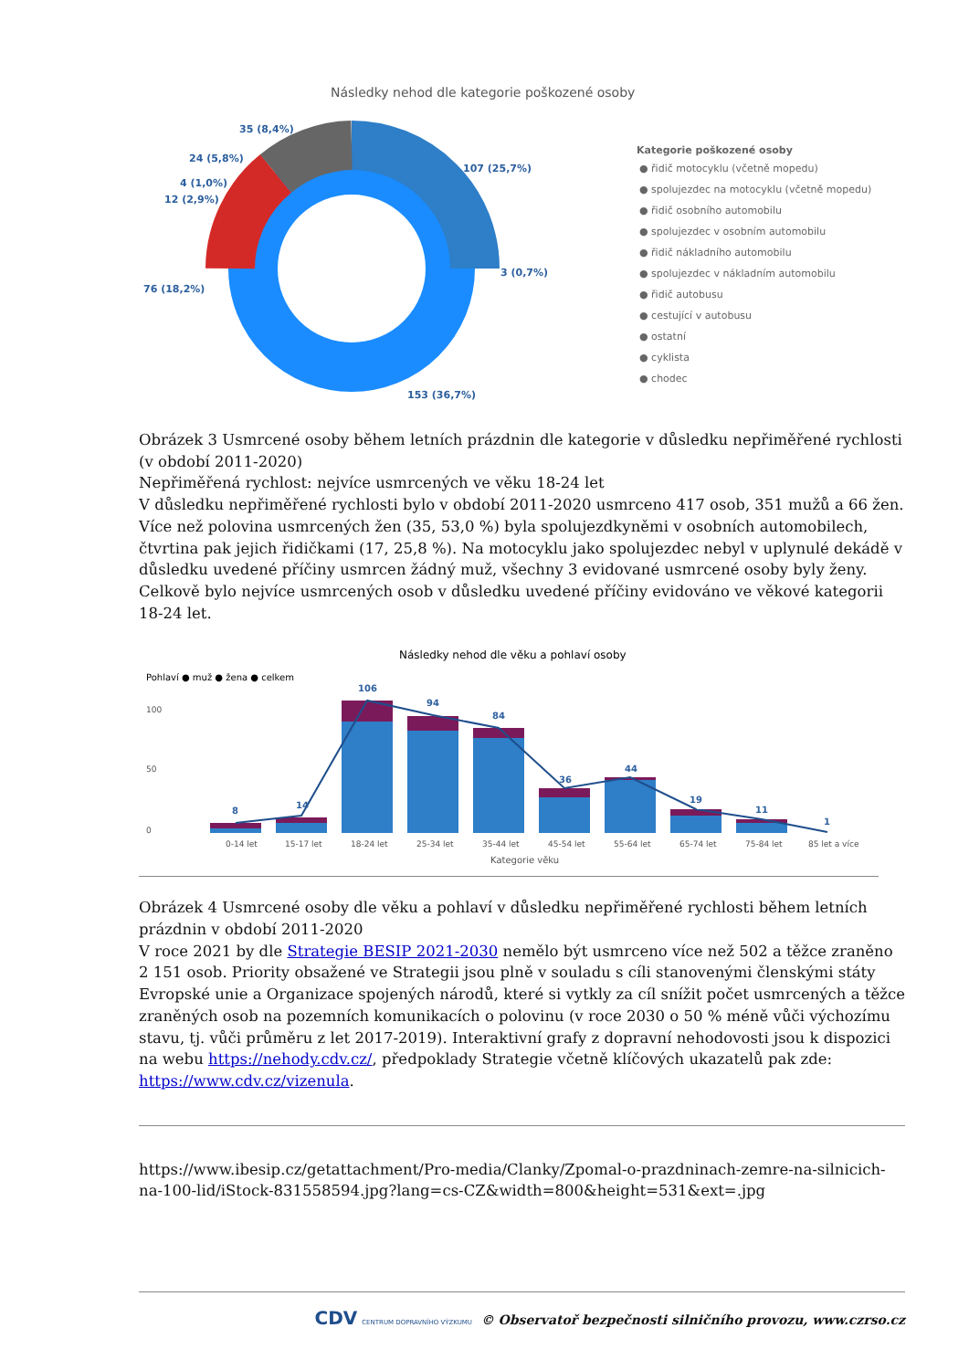Následky nehod dle kategorie poškozené osoby
35 (8,4%)
24 (5,8%)
4 (1,0%)
12 (2,9%)
76 (18,2%)
107 (25,7%)
3 (0,7%)
153 (36,7%)
Kategorie poškozené osoby
● řidič motocyklu (včetně mopedu)
● spolujezdec na motocyklu (včetně mopedu)
● řidič osobního automobilu
● spolujezdec v osobním automobilu
● řidič nákladního automobilu
● spolujezdec v nákladním automobilu
● řidič autobusu
● cestující v autobusu
● ostatní
● cyklista
● chodec
Obrázek 3 Usmrcené osoby během letních prázdnin dle kategorie v důsledku nepřiměřené rychlosti (v období 2011-2020)
Nepřiměřená rychlost: nejvíce usmrcených ve věku 18-24 let
V důsledku nepřiměřené rychlosti bylo v období 2011-2020 usmrceno 417 osob, 351 mužů a 66 žen. Více než polovina usmrcených žen (35, 53,0 %) byla spolujezdkyněmi v osobních automobilech, čtvrtina pak jejich řidičkami (17, 25,8 %). Na motocyklu jako spolujezdec nebyl v uplynulé dekádě v důsledku uvedené příčiny usmrcen žádný muž, všechny 3 evidované usmrcené osoby byly ženy. Celkově bylo nejvíce usmrcených osob v důsledku uvedené příčiny evidováno ve věkové kategorii 18-24 let.
Následky nehod dle věku a pohlaví osoby
Pohlaví ● muž ● žena ● celkem
8
14
106
94
84
36
44
19
11
1
100
50
0
0-14 let
15-17 let
18-24 let
25-34 let
35-44 let
45-54 let
55-64 let
65-74 let
75-84 let
85 let a více
Kategorie věku
Obrázek 4 Usmrcené osoby dle věku a pohlaví v důsledku nepřiměřené rychlosti během letních prázdnin v období 2011-2020
V roce 2021 by dle Strategie BESIP 2021-2030 nemělo být usmrceno více než 502 a těžce zraněno 2 151 osob. Priority obsažené ve Strategii jsou plně v souladu s cíli stanovenými členskými státy Evropské unie a Organizace spojených národů, které si vytkly za cíl snížit počet usmrcených a těžce zraněných osob na pozemních komunikacích o polovinu (v roce 2030 o 50 % méně vůči výchozímu stavu, tj. vůči průměru z let 2017-2019). Interaktivní grafy z dopravní nehodovosti jsou k dispozici na webu https://nehody.cdv.cz/, předpoklady Strategie včetně klíčových ukazatelů pak zde: https://www.cdv.cz/vizenula.
https://www.ibesip.cz/getattachment/Pro-media/Clanky/Zpomal-o-prazdninach-zemre-na-silnicich-na-100-lid/iStock-831558594.jpg?lang=cs-CZ&width=800&height=531&ext=.jpg
CDV CENTRUM DOPRAVNÍHO VÝZKUMU © Observatoř bezpečnosti silničního provozu, www.czrso.cz